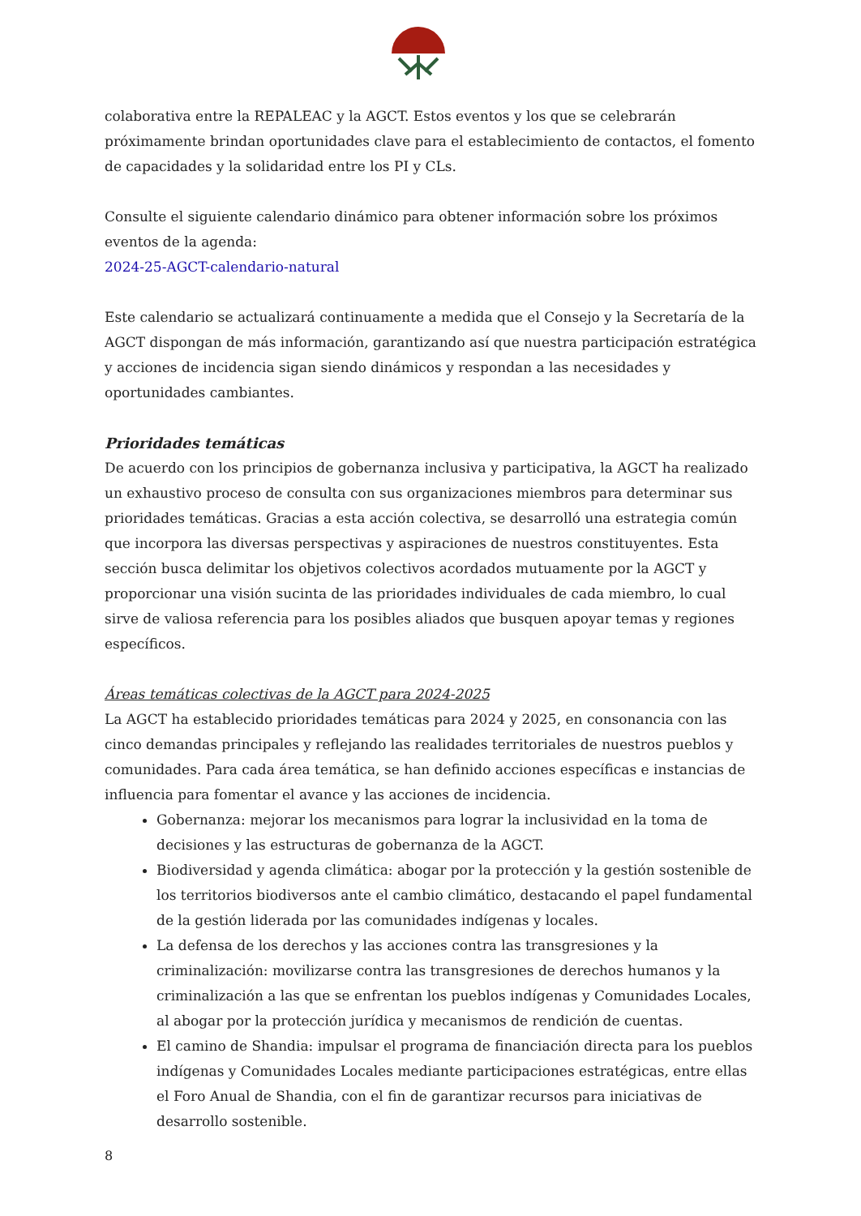colaborativa entre la REPALEAC y la AGCT. Estos eventos y los que se celebrarán próximamente brindan oportunidades clave para el establecimiento de contactos, el fomento de capacidades y la solidaridad entre los PI y CLs.
Consulte el siguiente calendario dinámico para obtener información sobre los próximos eventos de la agenda:
2024-25-AGCT-calendario-natural
Este calendario se actualizará continuamente a medida que el Consejo y la Secretaría de la AGCT dispongan de más información, garantizando así que nuestra participación estratégica y acciones de incidencia sigan siendo dinámicos y respondan a las necesidades y oportunidades cambiantes.
Prioridades temáticas
De acuerdo con los principios de gobernanza inclusiva y participativa, la AGCT ha realizado un exhaustivo proceso de consulta con sus organizaciones miembros para determinar sus prioridades temáticas. Gracias a esta acción colectiva, se desarrolló una estrategia común que incorpora las diversas perspectivas y aspiraciones de nuestros constituyentes. Esta sección busca delimitar los objetivos colectivos acordados mutuamente por la AGCT y proporcionar una visión sucinta de las prioridades individuales de cada miembro, lo cual sirve de valiosa referencia para los posibles aliados que busquen apoyar temas y regiones específicos.
Áreas temáticas colectivas de la AGCT para 2024-2025
La AGCT ha establecido prioridades temáticas para 2024 y 2025, en consonancia con las cinco demandas principales y reflejando las realidades territoriales de nuestros pueblos y comunidades. Para cada área temática, se han definido acciones específicas e instancias de influencia para fomentar el avance y las acciones de incidencia.
Gobernanza: mejorar los mecanismos para lograr la inclusividad en la toma de decisiones y las estructuras de gobernanza de la AGCT.
Biodiversidad y agenda climática: abogar por la protección y la gestión sostenible de los territorios biodiversos ante el cambio climático, destacando el papel fundamental de la gestión liderada por las comunidades indígenas y locales.
La defensa de los derechos y las acciones contra las transgresiones y la criminalización: movilizarse contra las transgresiones de derechos humanos y la criminalización a las que se enfrentan los pueblos indígenas y Comunidades Locales, al abogar por la protección jurídica y mecanismos de rendición de cuentas.
El camino de Shandia: impulsar el programa de financiación directa para los pueblos indígenas y Comunidades Locales mediante participaciones estratégicas, entre ellas el Foro Anual de Shandia, con el fin de garantizar recursos para iniciativas de desarrollo sostenible.
8